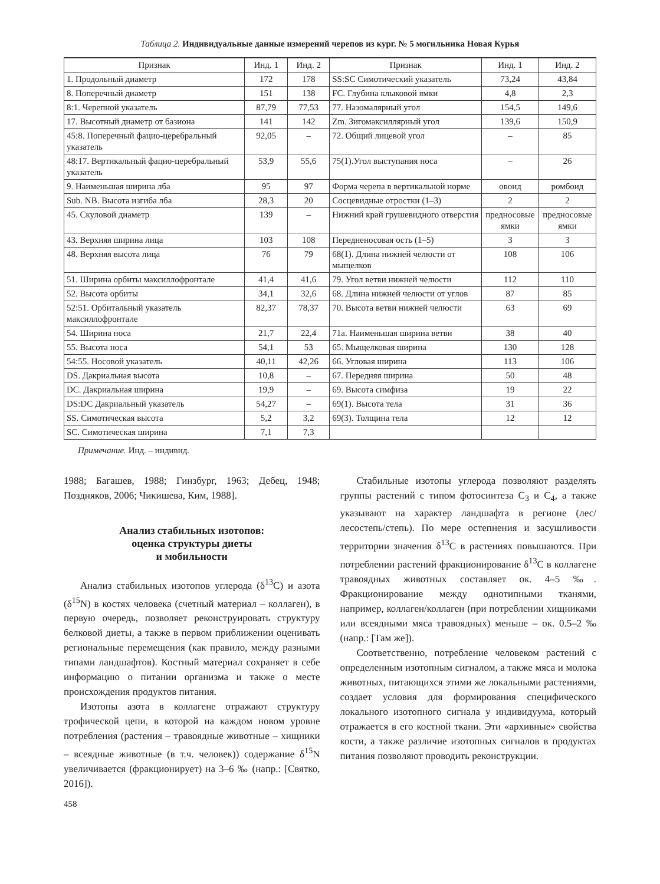Таблица 2. Индивидуальные данные измерений черепов из кург. № 5 могильника Новая Курья
| Признак | Инд. 1 | Инд. 2 | Признак | Инд. 1 | Инд. 2 |
| --- | --- | --- | --- | --- | --- |
| 1. Продольный диаметр | 172 | 178 | SS:SC Симотический указатель | 73,24 | 43,84 |
| 8. Поперечный диаметр | 151 | 138 | FC. Глубина клыковой ямки | 4,8 | 2,3 |
| 8:1. Черепной указатель | 87,79 | 77,53 | 77. Назомалярный угол | 154,5 | 149,6 |
| 17. Высотный диаметр от базиона | 141 | 142 | Zm. Зигомаксиллярный угол | 139,6 | 150,9 |
| 45:8. Поперечный фацио-церебральный указатель | 92,05 | – | 72. Общий лицевой угол | – | 85 |
| 48:17. Вертикальный фацио-церебральный указатель | 53,9 | 55,6 | 75(1).Угол выступания носа | – | 26 |
| 9. Наименьшая ширина лба | 95 | 97 | Форма черепа в вертикальной норме | овоид | ромбоид |
| Sub. NB. Высота изгиба лба | 28,3 | 20 | Сосцевидные отростки (1–3) | 2 | 2 |
| 45. Скуловой диаметр | 139 | – | Нижний край грушевидного отверстия | предносовые ямки | предносовые ямки |
| 43. Верхняя ширина лица | 103 | 108 | Передненосовая ость (1–5) | 3 | 3 |
| 48. Верхняя высота лица | 76 | 79 | 68(1). Длина нижней челюсти от мыщелков | 108 | 106 |
| 51. Ширина орбиты максиллофронтале | 41,4 | 41,6 | 79. Угол ветви нижней челюсти | 112 | 110 |
| 52. Высота орбиты | 34,1 | 32,6 | 68. Длина нижней челюсти от углов | 87 | 85 |
| 52:51. Орбитальный указатель максиллофронтале | 82,37 | 78,37 | 70. Высота ветви нижней челюсти | 63 | 69 |
| 54. Ширина носа | 21,7 | 22,4 | 71а. Наименьшая ширина ветви | 38 | 40 |
| 55. Высота носа | 54,1 | 53 | 65. Мыщелковая ширина | 130 | 128 |
| 54:55. Носовой указатель | 40,11 | 42,26 | 66. Угловая ширина | 113 | 106 |
| DS. Дакриальная высота | 10,8 | – | 67. Передняя ширина | 50 | 48 |
| DC. Дакриальная ширина | 19,9 | – | 69. Высота симфиза | 19 | 22 |
| DS:DC Дакриальный указатель | 54,27 | – | 69(1). Высота тела | 31 | 36 |
| SS. Симотическая высота | 5,2 | 3,2 | 69(3). Толщина тела | 12 | 12 |
| SC. Симотическая ширина | 7,1 | 7,3 | | | |
Примечание. Инд. – индивид.
1988; Багашев, 1988; Гинзбург, 1963; Дебец, 1948; Поздняков, 2006; Чикишева, Ким, 1988].
Анализ стабильных изотопов:
оценка структуры диеты
и мобильности
Анализ стабильных изотопов углерода (δ<sup>13</sup>C) и азота (δ<sup>15</sup>N) в костях человека (счетный материал – коллаген), в первую очередь, позволяет реконструировать структуру белковой диеты, а также в первом приближении оценивать региональные перемещения (как правило, между разными типами ландшафтов). Костный материал сохраняет в себе информацию о питании организма и также о месте происхождения продуктов питания.
Изотопы азота в коллагене отражают структуру трофической цепи, в которой на каждом новом уровне потребления (растения – травоядные животные – хищники – всеядные животные (в т.ч. человек)) содержание δ<sup>15</sup>N увеличивается (фракционирует) на 3–6 ‰ (напр.: [Святко, 2016]).
458
Стабильные изотопы углерода позволяют разделять группы растений с типом фотосинтеза C<sub>3</sub> и C<sub>4</sub>, а также указывают на характер ландшафта в регионе (лес/лесостепь/степь). По мере остепнения и засушливости территории значения δ<sup>13</sup>C в растениях повышаются. При потреблении растений фракционирование δ<sup>13</sup>C в коллагене травоядных животных составляет ок. 4–5 ‰. Фракционирование между однотипными тканями, например, коллаген/коллаген (при потреблении хищниками или всеядными мяса травоядных) меньше – ок. 0.5–2 ‰ (напр.: [Там же]).
Соответственно, потребление человеком растений с определенным изотопным сигналом, а также мяса и молока животных, питающихся этими же локальными растениями, создает условия для формирования специфического локального изотопного сигнала у индивидуума, который отражается в его костной ткани. Эти «архивные» свойства кости, а также различие изотопных сигналов в продуктах питания позволяют проводить реконструкции.